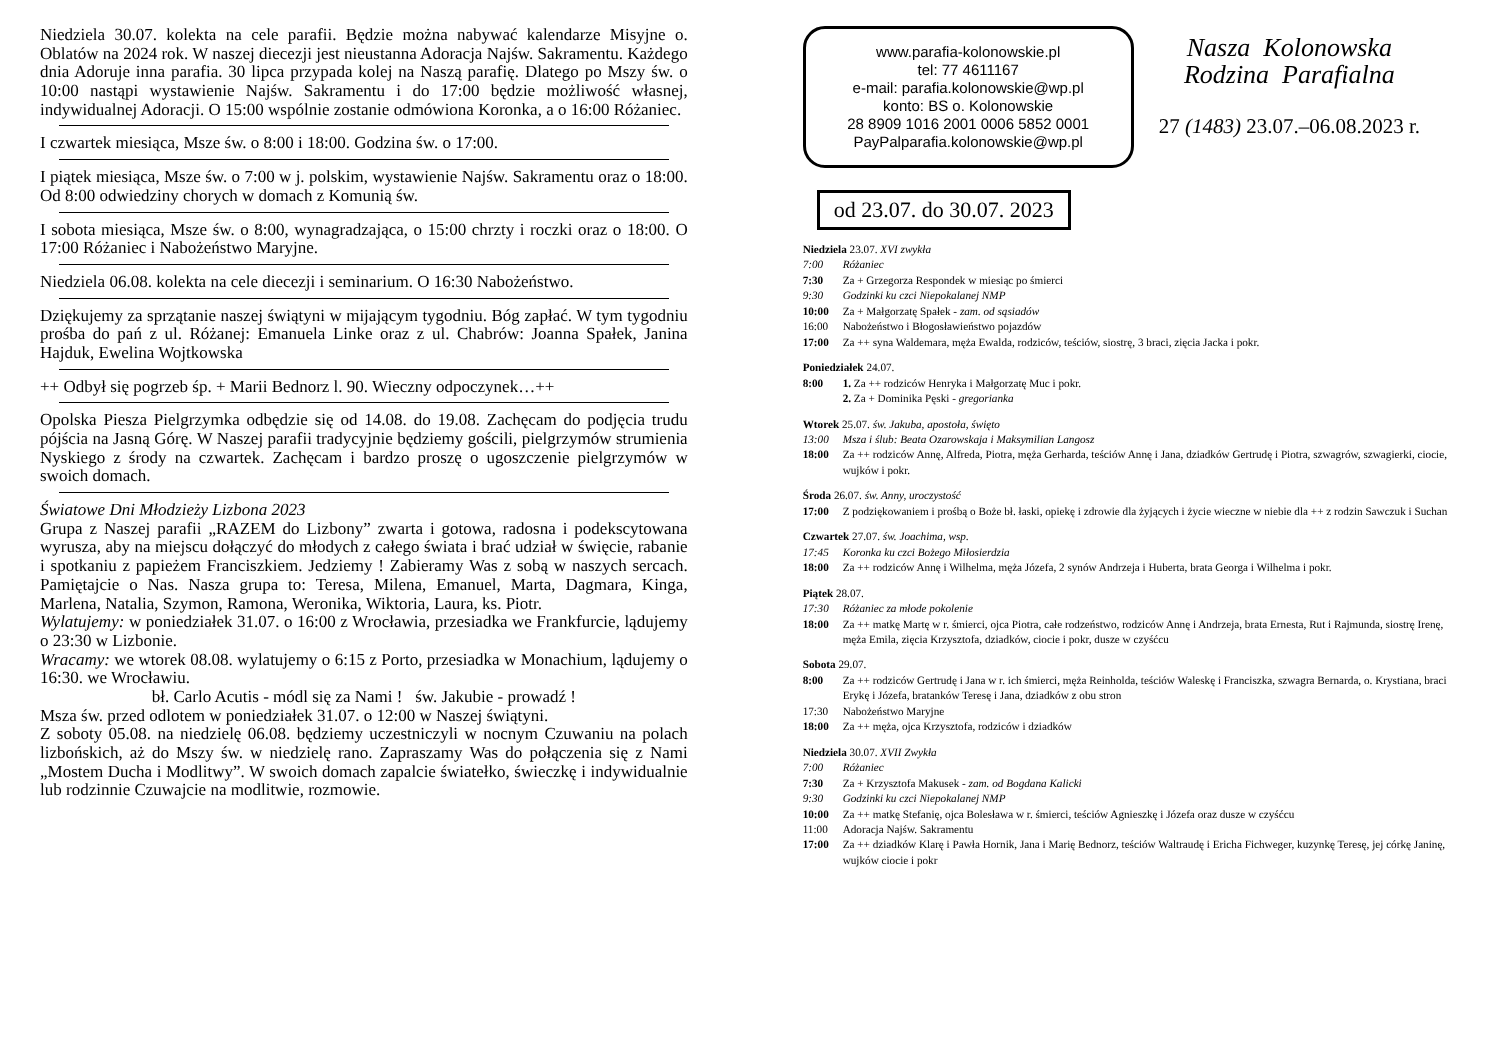Niedziela 30.07. kolekta na cele parafii. Będzie można nabywać kalendarze Misyjne o. Oblatów na 2024 rok. W naszej diecezji jest nieustanna Adoracja Najśw. Sakramentu. Każdego dnia Adoruje inna parafia. 30 lipca przypada kolej na Naszą parafię. Dlatego po Mszy św. o 10:00 nastąpi wystawienie Najśw. Sakramentu i do 17:00 będzie możliwość własnej, indywidualnej Adoracji. O 15:00 wspólnie zostanie odmówiona Koronka, a o 16:00 Różaniec.
I czwartek miesiąca, Msze św. o 8:00 i 18:00. Godzina św. o 17:00.
I piątek miesiąca, Msze św. o 7:00 w j. polskim, wystawienie Najśw. Sakramentu oraz o 18:00. Od 8:00 odwiedziny chorych w domach z Komunią św.
I sobota miesiąca, Msze św. o 8:00, wynagradzająca, o 15:00 chrzty i roczki oraz o 18:00. O 17:00 Różaniec i Nabożeństwo Maryjne.
Niedziela 06.08. kolekta na cele diecezji i seminarium. O 16:30 Nabożeństwo.
Dziękujemy za sprzątanie naszej świątyni w mijającym tygodniu. Bóg zapłać. W tym tygodniu prośba do pań z ul. Różanej: Emanuela Linke oraz z ul. Chabrów: Joanna Spałek, Janina Hajduk, Ewelina Wojtkowska
++ Odbył się pogrzeb śp. + Marii Bednorz l. 90. Wieczny odpoczynek…++
Opolska Piesza Pielgrzymka odbędzie się od 14.08. do 19.08. Zachęcam do podjęcia trudu pójścia na Jasną Górę. W Naszej parafii tradycyjnie będziemy gościli, pielgrzymów strumienia Nyskiego z środy na czwartek. Zachęcam i bardzo proszę o ugoszczenie pielgrzymów w swoich domach.
Światowe Dni Młodzieży Lizbona 2023
Grupa z Naszej parafii „RAZEM do Lizbony” zwarta i gotowa, radosna i podekscytowana wyrusza, aby na miejscu dołączyć do młodych z całego świata i brać udział w święcie, rabanie i spotkaniu z papieżem Franciszkiem. Jedziemy ! Zabieramy Was z sobą w naszych sercach. Pamiętajcie o Nas. Nasza grupa to: Teresa, Milena, Emanuel, Marta, Dagmara, Kinga, Marlena, Natalia, Szymon, Ramona, Weronika, Wiktoria, Laura, ks. Piotr.
Wylatujemy: w poniedziałek 31.07. o 16:00 z Wrocławia, przesiadka we Frankfurcie, lądujemy o 23:30 w Lizbonie.
Wracamy: we wtorek 08.08. wylatujemy o 6:15 z Porto, przesiadka w Monachium, lądujemy o 16:30. we Wrocławiu.
bł. Carlo Acutis - módl się za Nami ! św. Jakubie - prowadź !
Msza św. przed odlotem w poniedziałek 31.07. o 12:00 w Naszej świątyni.
Z soboty 05.08. na niedzielę 06.08. będziemy uczestniczyli w nocnym Czuwaniu na polach lizbońskich, aż do Mszy św. w niedzielę rano. Zapraszamy Was do połączenia się z Nami „Mostem Ducha i Modlitwy”. W swoich domach zapalcie światełko, świeczkę i indywidualnie lub rodzinnie Czuwajcie na modlitwie, rozmowie.
www.parafia-kolonowskie.pl
tel: 77 4611167
e-mail: parafia.kolonowskie@wp.pl
konto: BS o. Kolonowskie
28 8909 1016 2001 0006 5852 0001
PayPalparafia.kolonowskie@wp.pl
Nasza Kolonowska
Rodzina Parafialna
27 (1483) 23.07.–06.08.2023 r.
od 23.07. do 30.07. 2023
Niedziela 23.07. XVI zwykła
7:00 Różaniec
7:30 Za + Grzegorza Respondek w miesiąc po śmierci
9:30 Godzinki ku czci Niepokalanej NMP
10:00 Za + Małgorzatę Spałek - zam. od sąsiadów
16:00 Nabożeństwo i Błogosławieństwo pojazdów
17:00 Za ++ syna Waldemara, męża Ewalda, rodziców, teściów, siostrę, 3 braci, zięcia Jacka i pokr.
Poniedziałek 24.07.
8:00 1. Za ++ rodziców Henryka i Małgorzatę Muc i pokr.
2. Za + Dominika Pęski - gregorianka
Wtorek 25.07. św. Jakuba, apostoła, święto
13:00 Msza i ślub: Beata Ozarowskaja i Maksymilian Langosz
18:00 Za ++ rodziców Annę, Alfreda, Piotra, męża Gerharda, teściów Annę i Jana, dziadków Gertrudę i Piotra, szwagrów, szwagierki, ciocie, wujków i pokr.
Środa 26.07. św. Anny, uroczystość
17:00 Z podziękowaniem i prośbą o Boże bł. łaski, opiekę i zdrowie dla żyjących i życie wieczne w niebie dla ++ z rodzin Sawczuk i Suchan
Czwartek 27.07. św. Joachima, wsp.
17:45 Koronka ku czci Bożego Miłosierdzia
18:00 Za ++ rodziców Annę i Wilhelma, męża Józefa, 2 synów Andrzeja i Huberta, brata Georga i Wilhelma i pokr.
Piątek 28.07.
17:30 Różaniec za młode pokolenie
18:00 Za ++ matkę Martę w r. śmierci, ojca Piotra, całe rodzeństwo, rodziców Annę i Andrzeja, brata Ernesta, Rut i Rajmunda, siostrę Irenę, męża Emila, zięcia Krzysztofa, dziadków, ciocie i pokr, dusze w czyśćcu
Sobota 29.07.
8:00 Za ++ rodziców Gertrudę i Jana w r. ich śmierci, męża Reinholda, teściów Waleskę i Franciszka, szwagra Bernarda, o. Krystiana, braci Erykę i Józefa, bratanków Teresę i Jana, dziadków z obu stron
17:30 Nabożeństwo Maryjne
18:00 Za ++ męża, ojca Krzysztofa, rodziców i dziadków
Niedziela 30.07. XVII Zwykła
7:00 Różaniec
7:30 Za + Krzysztofa Makusek - zam. od Bogdana Kalicki
9:30 Godzinki ku czci Niepokalanej NMP
10:00 Za ++ matkę Stefanię, ojca Bolesława w r. śmierci, teściów Agnieszkę i Józefa oraz dusze w czyśćcu
11:00 Adoracja Najśw. Sakramentu
17:00 Za ++ dziadków Klarę i Pawła Hornik, Jana i Marię Bednorz, teściów Waltraudę i Ericha Fichweger, kuzynkę Teresę, jej córkę Janinę, wujków ciocie i pokr